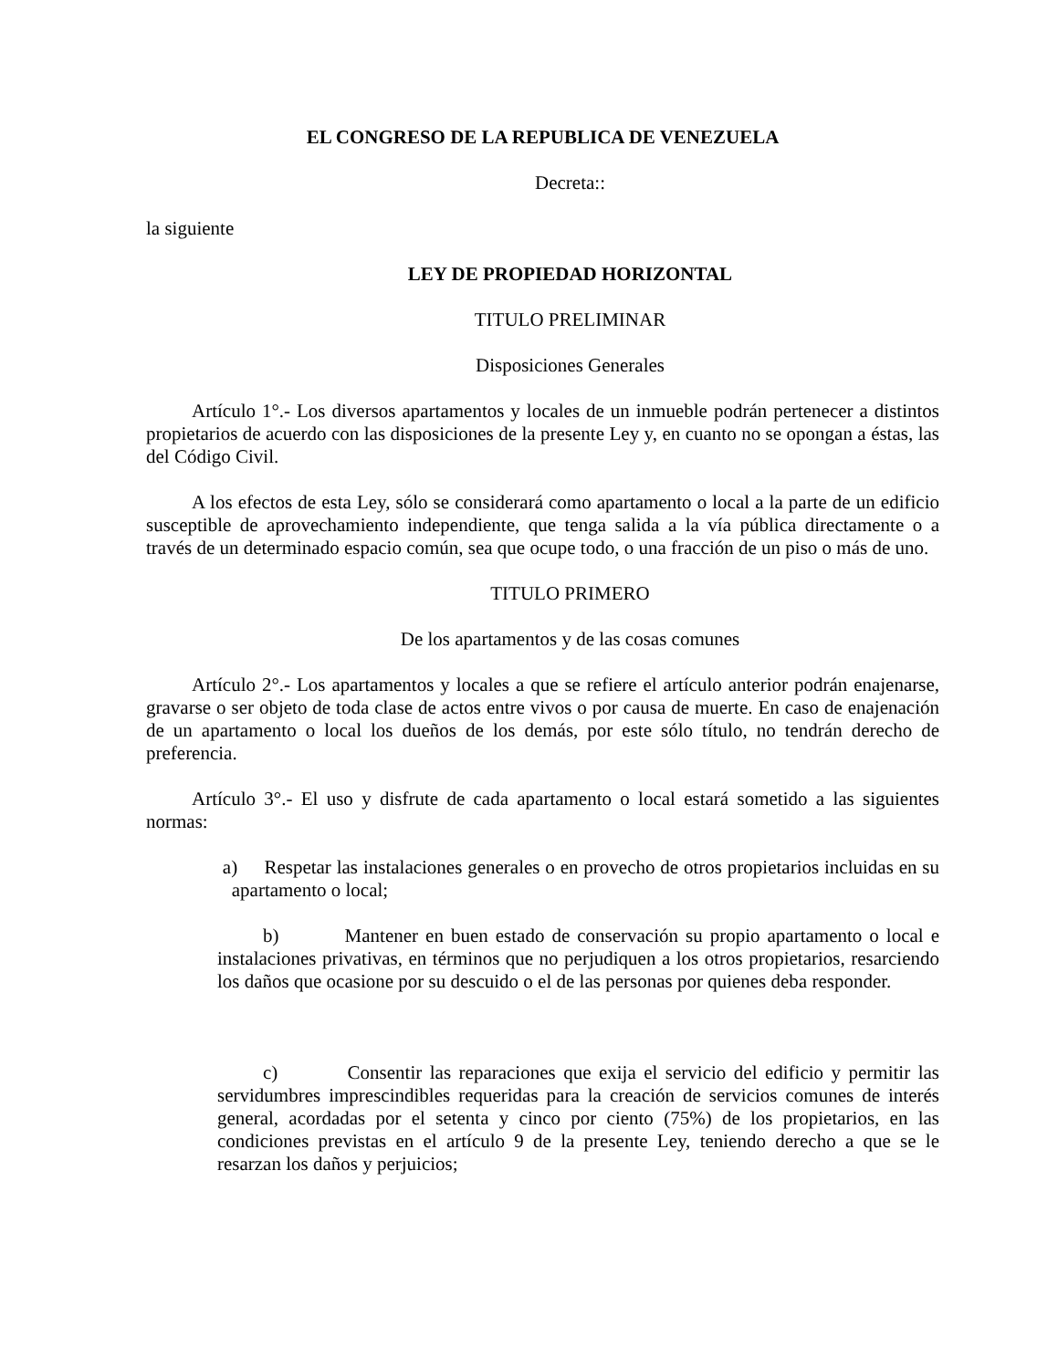EL CONGRESO DE LA REPUBLICA DE VENEZUELA
Decreta::
la siguiente
LEY DE PROPIEDAD HORIZONTAL
TITULO PRELIMINAR
Disposiciones Generales
Artículo 1°.- Los diversos apartamentos y locales de un inmueble podrán pertenecer a distintos propietarios de acuerdo con las disposiciones de la presente Ley y, en cuanto no se opongan a éstas, las del Código Civil.
A los efectos de esta Ley, sólo se considerará como apartamento o local a la parte de un edificio susceptible de aprovechamiento independiente, que tenga salida a la vía pública directamente o a través de un determinado espacio común, sea que ocupe todo, o una fracción de un piso o más de uno.
TITULO PRIMERO
De los apartamentos y de las cosas comunes
Artículo 2°.- Los apartamentos y locales a que se refiere el artículo anterior podrán enajenarse, gravarse o ser objeto de toda clase de actos entre vivos o por causa de muerte. En caso de enajenación de un apartamento o local los dueños de los demás, por este sólo título, no tendrán derecho de preferencia.
Artículo 3°.- El uso y disfrute de cada apartamento o local estará sometido a las siguientes normas:
a) Respetar las instalaciones generales o en provecho de otros propietarios incluidas en su apartamento o local;
b) Mantener en buen estado de conservación su propio apartamento o local e instalaciones privativas, en términos que no perjudiquen a los otros propietarios, resarciendo los daños que ocasione por su descuido o el de las personas por quienes deba responder.
c) Consentir las reparaciones que exija el servicio del edificio y permitir las servidumbres imprescindibles requeridas para la creación de servicios comunes de interés general, acordadas por el setenta y cinco por ciento (75%) de los propietarios, en las condiciones previstas en el artículo 9 de la presente Ley, teniendo derecho a que se le resarzan los daños y perjuicios;